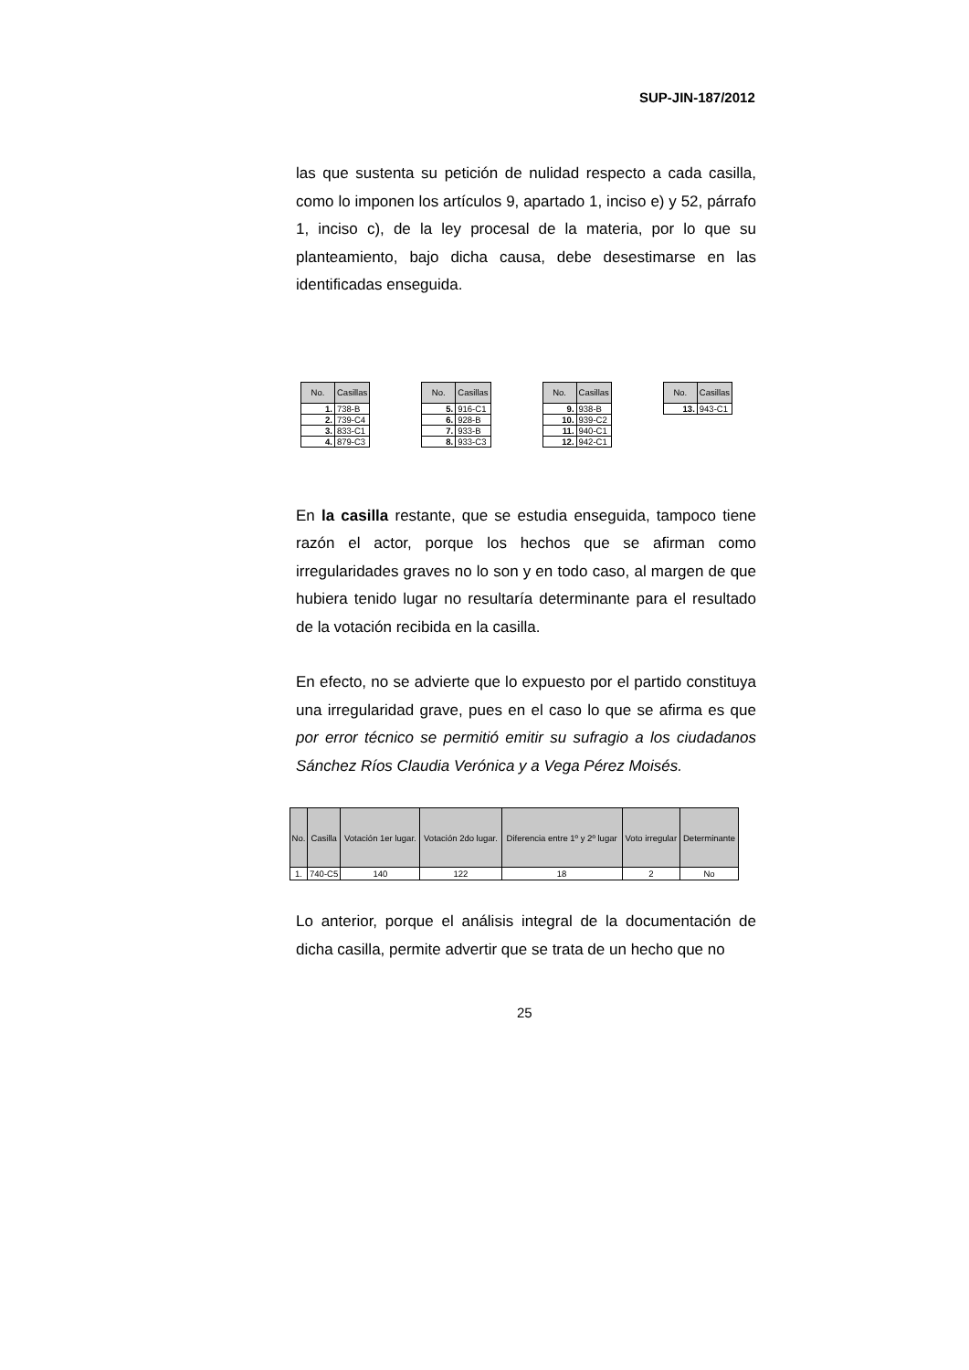SUP-JIN-187/2012
las que sustenta su petición de nulidad respecto a cada casilla, como lo imponen los artículos 9, apartado 1, inciso e) y 52, párrafo 1, inciso c), de la ley procesal de la materia, por lo que su planteamiento, bajo dicha causa, debe desestimarse en las identificadas enseguida.
| No. | Casillas |
| --- | --- |
| 1. | 738-B |
| 2. | 739-C4 |
| 3. | 833-C1 |
| 4. | 879-C3 |
| No. | Casillas |
| --- | --- |
| 5. | 916-C1 |
| 6. | 928-B |
| 7. | 933-B |
| 8. | 933-C3 |
| No. | Casillas |
| --- | --- |
| 9. | 938-B |
| 10. | 939-C2 |
| 11. | 940-C1 |
| 12. | 942-C1 |
| No. | Casillas |
| --- | --- |
| 13. | 943-C1 |
En la casilla restante, que se estudia enseguida, tampoco tiene razón el actor, porque los hechos que se afirman como irregularidades graves no lo son y en todo caso, al margen de que hubiera tenido lugar no resultaría determinante para el resultado de la votación recibida en la casilla.
En efecto, no se advierte que lo expuesto por el partido constituya una irregularidad grave, pues en el caso lo que se afirma es que por error técnico se permitió emitir su sufragio a los ciudadanos Sánchez Ríos Claudia Verónica y a Vega Pérez Moisés.
| No. | Casilla | Votación 1er lugar. | Votación 2do lugar. | Diferencia entre 1º y 2º lugar | Voto irregular | Determinante |
| --- | --- | --- | --- | --- | --- | --- |
| 1. | 740-C5 | 140 | 122 | 18 | 2 | No |
Lo anterior, porque el análisis integral de la documentación de dicha casilla, permite advertir que se trata de un hecho que no
25